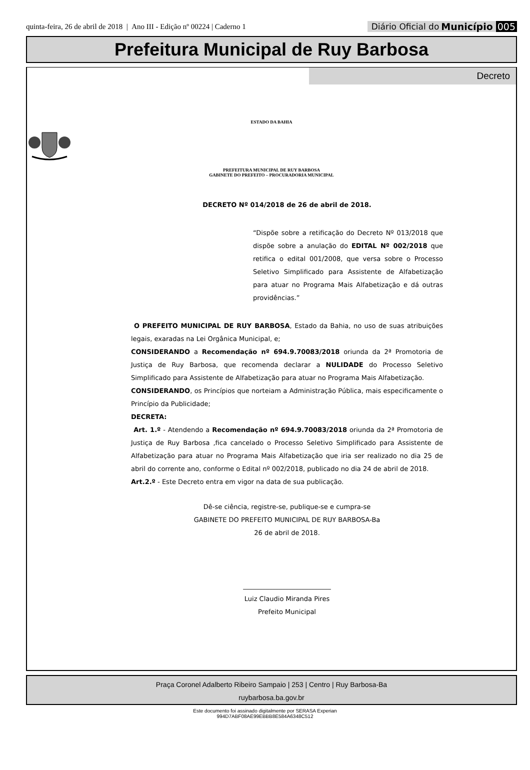quinta-feira, 26 de abril de 2018 | Ano III - Edição nº 00224 | Caderno 1
Diário Oficial do Município 005
Prefeitura Municipal de Ruy Barbosa
Decreto
ESTADO DA BAHIA
PREFEITURA MUNICIPAL DE RUY BARBOSA
GABINETE DO PREFEITO – PROCURADORIA MUNICIPAL
DECRETO Nº 014/2018 de 26 de abril de 2018.
“Dispõe sobre a retificação do Decreto Nº 013/2018 que dispõe sobre a anulação do EDITAL Nº 002/2018 que retifica o edital 001/2008, que versa sobre o Processo Seletivo Simplificado para Assistente de Alfabetização para atuar no Programa Mais Alfabetização e dá outras providências.”
O PREFEITO MUNICIPAL DE RUY BARBOSA, Estado da Bahia, no uso de suas atribuições legais, exaradas na Lei Orgânica Municipal, e;
CONSIDERANDO a Recomendação nº 694.9.70083/2018 oriunda da 2ª Promotoria de Justiça de Ruy Barbosa, que recomenda declarar a NULIDADE do Processo Seletivo Simplificado para Assistente de Alfabetização para atuar no Programa Mais Alfabetização.
CONSIDERANDO, os Princípios que norteiam a Administração Pública, mais especificamente o Princípio da Publicidade;
DECRETA:
Art. 1.º - Atendendo a Recomendação nº 694.9.70083/2018 oriunda da 2ª Promotoria de Justiça de Ruy Barbosa ,fica cancelado o Processo Seletivo Simplificado para Assistente de Alfabetização para atuar no Programa Mais Alfabetização que iria ser realizado no dia 25 de abril do corrente ano, conforme o Edital nº 002/2018, publicado no dia 24 de abril de 2018.
Art.2.º - Este Decreto entra em vigor na data de sua publicação.
Dê-se ciência, registre-se, publique-se e cumpra-se
GABINETE DO PREFEITO MUNICIPAL DE RUY BARBOSA-Ba
26 de abril de 2018.
___________________________
Luiz Claudio Miranda Pires
Prefeito Municipal
Praça Coronel Adalberto Ribeiro Sampaio | 253 | Centro | Ruy Barbosa-Ba
ruybarbosa.ba.gov.br
Este documento foi assinado digitalmente por SERASA Experian
994D7ABF08AE99EBBB8E584A6348C512